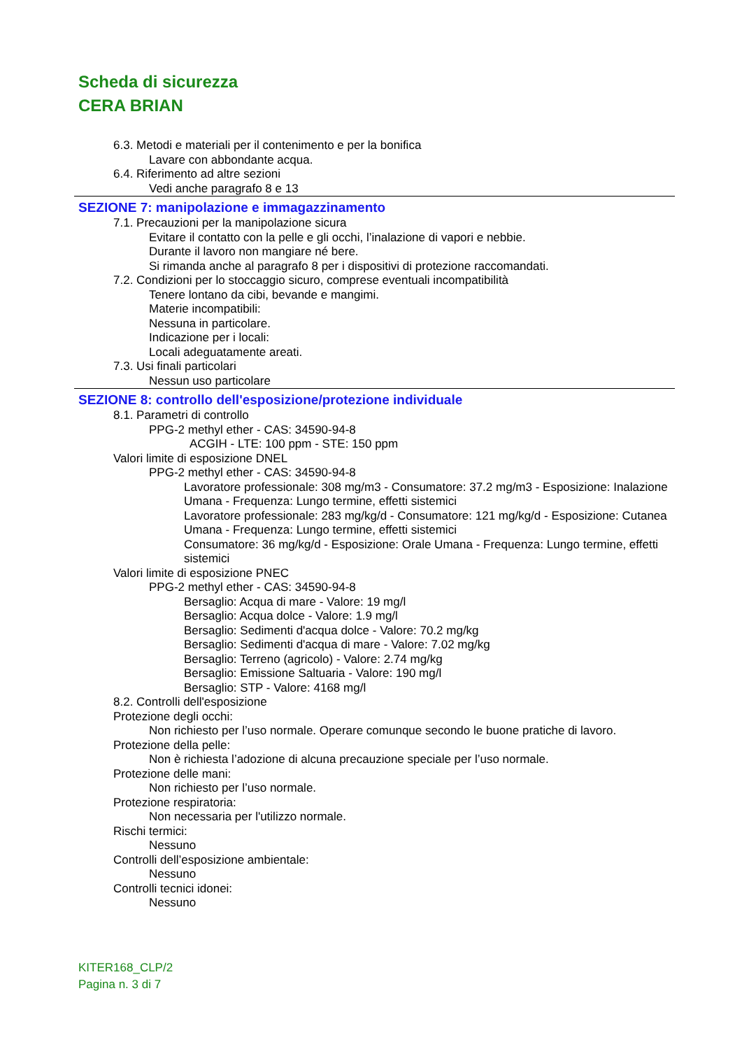Scheda di sicurezza
CERA BRIAN
6.3. Metodi e materiali per il contenimento e per la bonifica
Lavare con abbondante acqua.
6.4. Riferimento ad altre sezioni
Vedi anche paragrafo 8 e 13
SEZIONE 7: manipolazione e immagazzinamento
7.1. Precauzioni per la manipolazione sicura
Evitare il contatto con la pelle e gli occhi, l’inalazione di vapori e nebbie.
Durante il lavoro non mangiare né bere.
Si rimanda anche al paragrafo 8 per i dispositivi di protezione raccomandati.
7.2. Condizioni per lo stoccaggio sicuro, comprese eventuali incompatibilità
Tenere lontano da cibi, bevande e mangimi.
Materie incompatibili:
Nessuna in particolare.
Indicazione per i locali:
Locali adeguatamente areati.
7.3. Usi finali particolari
Nessun uso particolare
SEZIONE 8: controllo dell'esposizione/protezione individuale
8.1. Parametri di controllo
PPG-2 methyl ether - CAS: 34590-94-8
ACGIH - LTE: 100 ppm - STE: 150 ppm
Valori limite di esposizione DNEL
PPG-2 methyl ether - CAS: 34590-94-8
Lavoratore professionale: 308 mg/m3 - Consumatore: 37.2 mg/m3 - Esposizione: Inalazione Umana - Frequenza: Lungo termine, effetti sistemici
Lavoratore professionale: 283 mg/kg/d - Consumatore: 121 mg/kg/d - Esposizione: Cutanea Umana - Frequenza: Lungo termine, effetti sistemici
Consumatore: 36 mg/kg/d - Esposizione: Orale Umana - Frequenza: Lungo termine, effetti sistemici
Valori limite di esposizione PNEC
PPG-2 methyl ether - CAS: 34590-94-8
Bersaglio: Acqua di mare - Valore: 19 mg/l
Bersaglio: Acqua dolce - Valore: 1.9 mg/l
Bersaglio: Sedimenti d'acqua dolce - Valore: 70.2 mg/kg
Bersaglio: Sedimenti d'acqua di mare - Valore: 7.02 mg/kg
Bersaglio: Terreno (agricolo) - Valore: 2.74 mg/kg
Bersaglio: Emissione Saltuaria - Valore: 190 mg/l
Bersaglio: STP - Valore: 4168 mg/l
8.2. Controlli dell'esposizione
Protezione degli occhi:
Non richiesto per l’uso normale. Operare comunque secondo le buone pratiche di lavoro.
Protezione della pelle:
Non è richiesta l’adozione di alcuna precauzione speciale per l’uso normale.
Protezione delle mani:
Non richiesto per l’uso normale.
Protezione respiratoria:
Non necessaria per l'utilizzo normale.
Rischi termici:
Nessuno
Controlli dell’esposizione ambientale:
Nessuno
Controlli tecnici idonei:
Nessuno
KITER168_CLP/2
Pagina n. 3 di 7